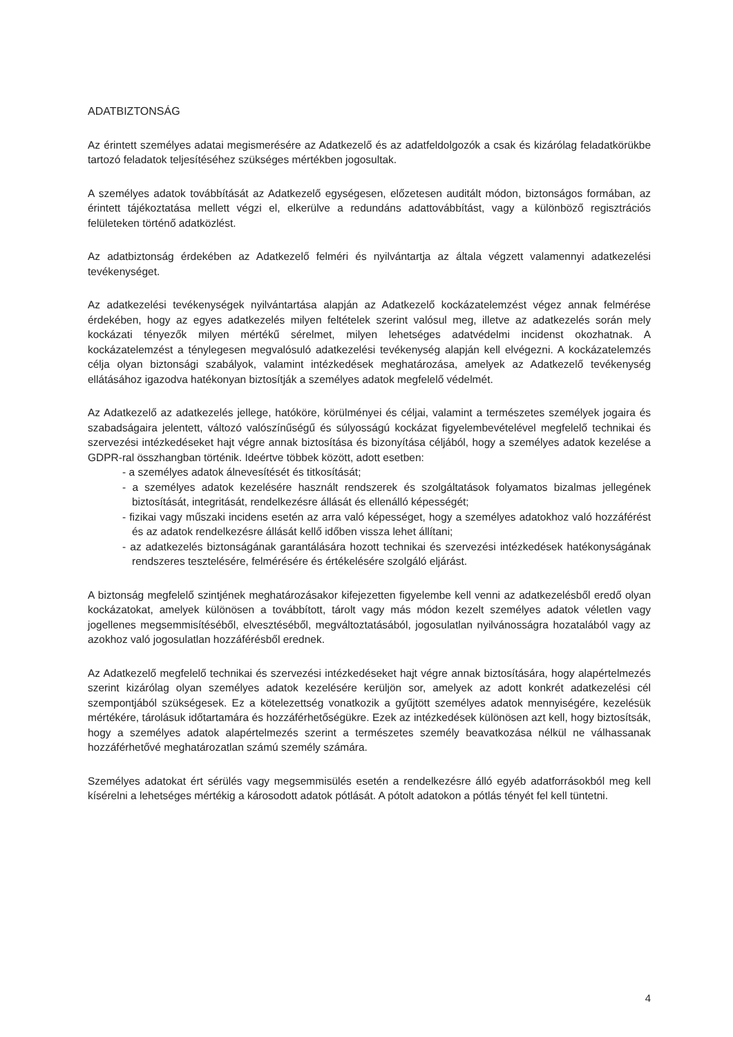ADATBIZTONSÁG
Az érintett személyes adatai megismerésére az Adatkezelő és az adatfeldolgozók a csak és kizárólag feladatkörükbe tartozó feladatok teljesítéséhez szükséges mértékben jogosultak.
A személyes adatok továbbítását az Adatkezelő egységesen, előzetesen auditált módon, biztonságos formában, az érintett tájékoztatása mellett végzi el, elkerülve a redundáns adattovábbítást, vagy a különböző regisztrációs felületeken történő adatközlést.
Az adatbiztonság érdekében az Adatkezelő felméri és nyilvántartja az általa végzett valamennyi adatkezelési tevékenységet.
Az adatkezelési tevékenységek nyilvántartása alapján az Adatkezelő kockázatelemzést végez annak felmérése érdekében, hogy az egyes adatkezelés milyen feltételek szerint valósul meg, illetve az adatkezelés során mely kockázati tényezők milyen mértékű sérelmet, milyen lehetséges adatvédelmi incidenst okozhatnak. A kockázatelemzést a ténylegesen megvalósuló adatkezelési tevékenység alapján kell elvégezni. A kockázatelemzés célja olyan biztonsági szabályok, valamint intézkedések meghatározása, amelyek az Adatkezelő tevékenység ellátásához igazodva hatékonyan biztosítják a személyes adatok megfelelő védelmét.
Az Adatkezelő az adatkezelés jellege, hatóköre, körülményei és céljai, valamint a természetes személyek jogaira és szabadságaira jelentett, változó valószínűségű és súlyosságú kockázat figyelembevételével megfelelő technikai és szervezési intézkedéseket hajt végre annak biztosítása és bizonyítása céljából, hogy a személyes adatok kezelése a GDPR-ral összhangban történik. Ideértve többek között, adott esetben:
- a személyes adatok álnevesítését és titkosítását;
- a személyes adatok kezelésére használt rendszerek és szolgáltatások folyamatos bizalmas jellegének biztosítását, integritását, rendelkezésre állását és ellenálló képességét;
- fizikai vagy műszaki incidens esetén az arra való képességet, hogy a személyes adatokhoz való hozzáférést és az adatok rendelkezésre állását kellő időben vissza lehet állítani;
- az adatkezelés biztonságának garantálására hozott technikai és szervezési intézkedések hatékonyságának rendszeres tesztelésére, felmérésére és értékelésére szolgáló eljárást.
A biztonság megfelelő szintjének meghatározásakor kifejezetten figyelembe kell venni az adatkezelésből eredő olyan kockázatokat, amelyek különösen a továbbított, tárolt vagy más módon kezelt személyes adatok véletlen vagy jogellenes megsemmisítéséből, elvesztéséből, megváltoztatásából, jogosulatlan nyilvánosságra hozatalából vagy az azokhoz való jogosulatlan hozzáférésből erednek.
Az Adatkezelő megfelelő technikai és szervezési intézkedéseket hajt végre annak biztosítására, hogy alapértelmezés szerint kizárólag olyan személyes adatok kezelésére kerüljön sor, amelyek az adott konkrét adatkezelési cél szempontjából szükségesek. Ez a kötelezettség vonatkozik a gyűjtött személyes adatok mennyiségére, kezelésük mértékére, tárolásuk időtartamára és hozzáférhetőségükre. Ezek az intézkedések különösen azt kell, hogy biztosítsák, hogy a személyes adatok alapértelmezés szerint a természetes személy beavatkozása nélkül ne válhassanak hozzáférhetővé meghatározatlan számú személy számára.
Személyes adatokat ért sérülés vagy megsemmisülés esetén a rendelkezésre álló egyéb adatforrásokból meg kell kísérelni a lehetséges mértékig a károsodott adatok pótlását. A pótolt adatokon a pótlás tényét fel kell tüntetni.
4